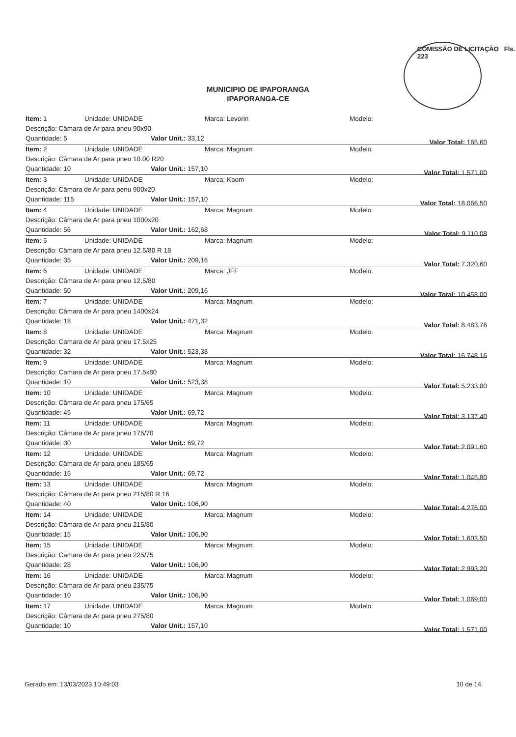COMISSÃO DE LICITAÇÃO Fls. 223
MUNICIPIO DE IPAPORANGA
IPAPORANGA-CE
Item: 1 Unidade: UNIDADE Marca: Levorin Modelo:
Descrição: Câmara de Ar para pneu 90x90
Quantidade: 5 Valor Unit.: 33,12 Valor Total: 165,60
Item: 2 Unidade: UNIDADE Marca: Magnum Modelo:
Descrição: Câmara de Ar para pneu 10.00 R20
Quantidade: 10 Valor Unit.: 157,10 Valor Total: 1.571,00
Item: 3 Unidade: UNIDADE Marca: Kbom Modelo:
Descrição: Câmara de Ar para penu 900x20
Quantidade: 115 Valor Unit.: 157,10 Valor Total: 18.066,50
Item: 4 Unidade: UNIDADE Marca: Magnum Modelo:
Descrição: Câmara de Ar para pneu 1000x20
Quantidade: 56 Valor Unit.: 162,68 Valor Total: 9.110,08
Item: 5 Unidade: UNIDADE Marca: Magnum Modelo:
Descrição: Câmara de Ar para pneu 12.5/80 R 18
Quantidade: 35 Valor Unit.: 209,16 Valor Total: 7.320,60
Item: 6 Unidade: UNIDADE Marca: JFF Modelo:
Descrição: Câmara de Ar para pneu 12,5/80
Quantidade: 50 Valor Unit.: 209,16 Valor Total: 10.458,00
Item: 7 Unidade: UNIDADE Marca: Magnum Modelo:
Descrição: Câmara de Ar para pneu 1400x24
Quantidade: 18 Valor Unit.: 471,32 Valor Total: 8.483,76
Item: 8 Unidade: UNIDADE Marca: Magnum Modelo:
Descrição: Camara de Ar para pneu 17.5x25
Quantidade: 32 Valor Unit.: 523,38 Valor Total: 16.748,16
Item: 9 Unidade: UNIDADE Marca: Magnum Modelo:
Descrição: Camara de Ar para pneu 17.5x80
Quantidade: 10 Valor Unit.: 523,38 Valor Total: 5.233,80
Item: 10 Unidade: UNIDADE Marca: Magnum Modelo:
Descrição: Câmara de Ar para pneu 175/65
Quantidade: 45 Valor Unit.: 69,72 Valor Total: 3.137,40
Item: 11 Unidade: UNIDADE Marca: Magnum Modelo:
Descrição: Câmara de Ar para pneu 175/70
Quantidade: 30 Valor Unit.: 69,72 Valor Total: 2.091,60
Item: 12 Unidade: UNIDADE Marca: Magnum Modelo:
Descrição: Câmara de Ar para pneu 185/65
Quantidade: 15 Valor Unit.: 69,72 Valor Total: 1.045,80
Item: 13 Unidade: UNIDADE Marca: Magnum Modelo:
Descrição: Câmara de Ar para pneu 215/80 R 16
Quantidade: 40 Valor Unit.: 106,90 Valor Total: 4.276,00
Item: 14 Unidade: UNIDADE Marca: Magnum Modelo:
Descrição: Câmara de Ar para pneu 215/80
Quantidade: 15 Valor Unit.: 106,90 Valor Total: 1.603,50
Item: 15 Unidade: UNIDADE Marca: Magnum Modelo:
Descrição: Camara de Ar para pneu 225/75
Quantidade: 28 Valor Unit.: 106,90 Valor Total: 2.993,20
Item: 16 Unidade: UNIDADE Marca: Magnum Modelo:
Descrição: Câmara de Ar para pneu 235/75
Quantidade: 10 Valor Unit.: 106,90 Valor Total: 1.069,00
Item: 17 Unidade: UNIDADE Marca: Magnum Modelo:
Descrição: Câmara de Ar para pneu 275/80
Quantidade: 10 Valor Unit.: 157,10 Valor Total: 1.571,00
Gerado em: 13/03/2023 10:49:03 10 de 14